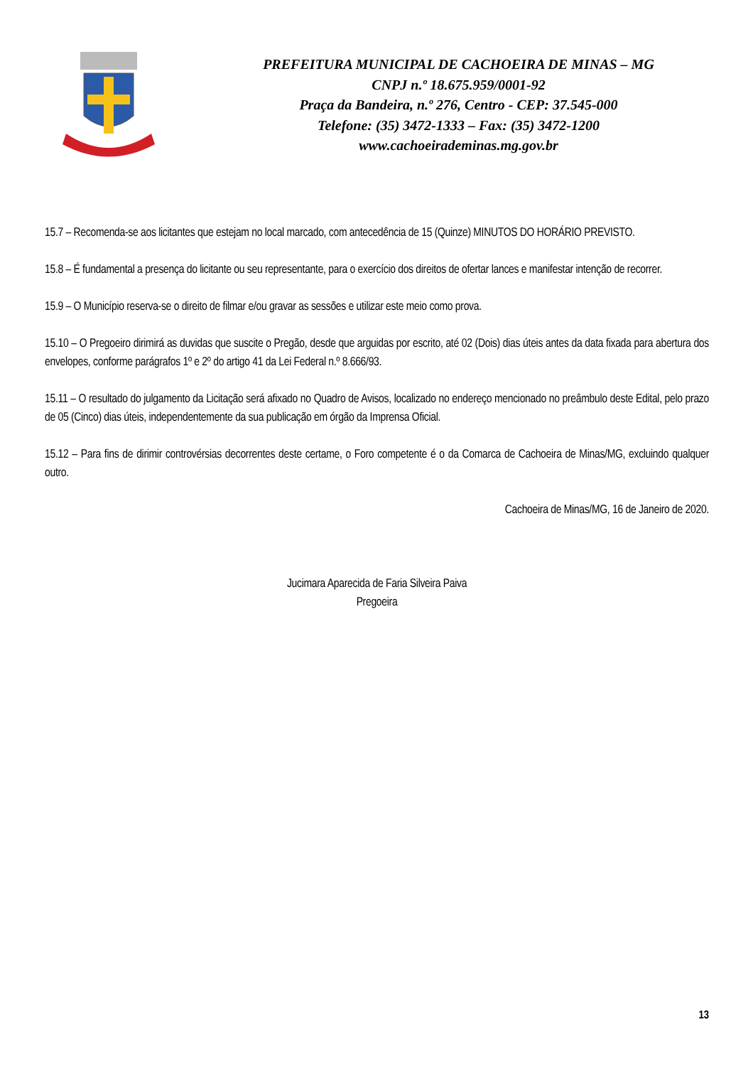PREFEITURA MUNICIPAL DE CACHOEIRA DE MINAS – MG
CNPJ n.º 18.675.959/0001-92
Praça da Bandeira, n.º 276, Centro - CEP: 37.545-000
Telefone: (35) 3472-1333 – Fax: (35) 3472-1200
www.cachoeirademinas.mg.gov.br
15.7 – Recomenda-se aos licitantes que estejam no local marcado, com antecedência de 15 (Quinze) MINUTOS DO HORÁRIO PREVISTO.
15.8 – É fundamental a presença do licitante ou seu representante, para o exercício dos direitos de ofertar lances e manifestar intenção de recorrer.
15.9 – O Município reserva-se o direito de filmar e/ou gravar as sessões e utilizar este meio como prova.
15.10 – O Pregoeiro dirimirá as duvidas que suscite o Pregão, desde que arguidas por escrito, até 02 (Dois) dias úteis antes da data fixada para abertura dos envelopes, conforme parágrafos 1º e 2º do artigo 41 da Lei Federal n.º 8.666/93.
15.11 – O resultado do julgamento da Licitação será afixado no Quadro de Avisos, localizado no endereço mencionado no preâmbulo deste Edital, pelo prazo de 05 (Cinco) dias úteis, independentemente da sua publicação em órgão da Imprensa Oficial.
15.12 – Para fins de dirimir controvérsias decorrentes deste certame, o Foro competente é o da Comarca de Cachoeira de Minas/MG, excluindo qualquer outro.
Cachoeira de Minas/MG, 16 de Janeiro de 2020.
Jucimara Aparecida de Faria Silveira Paiva
Pregoeira
13